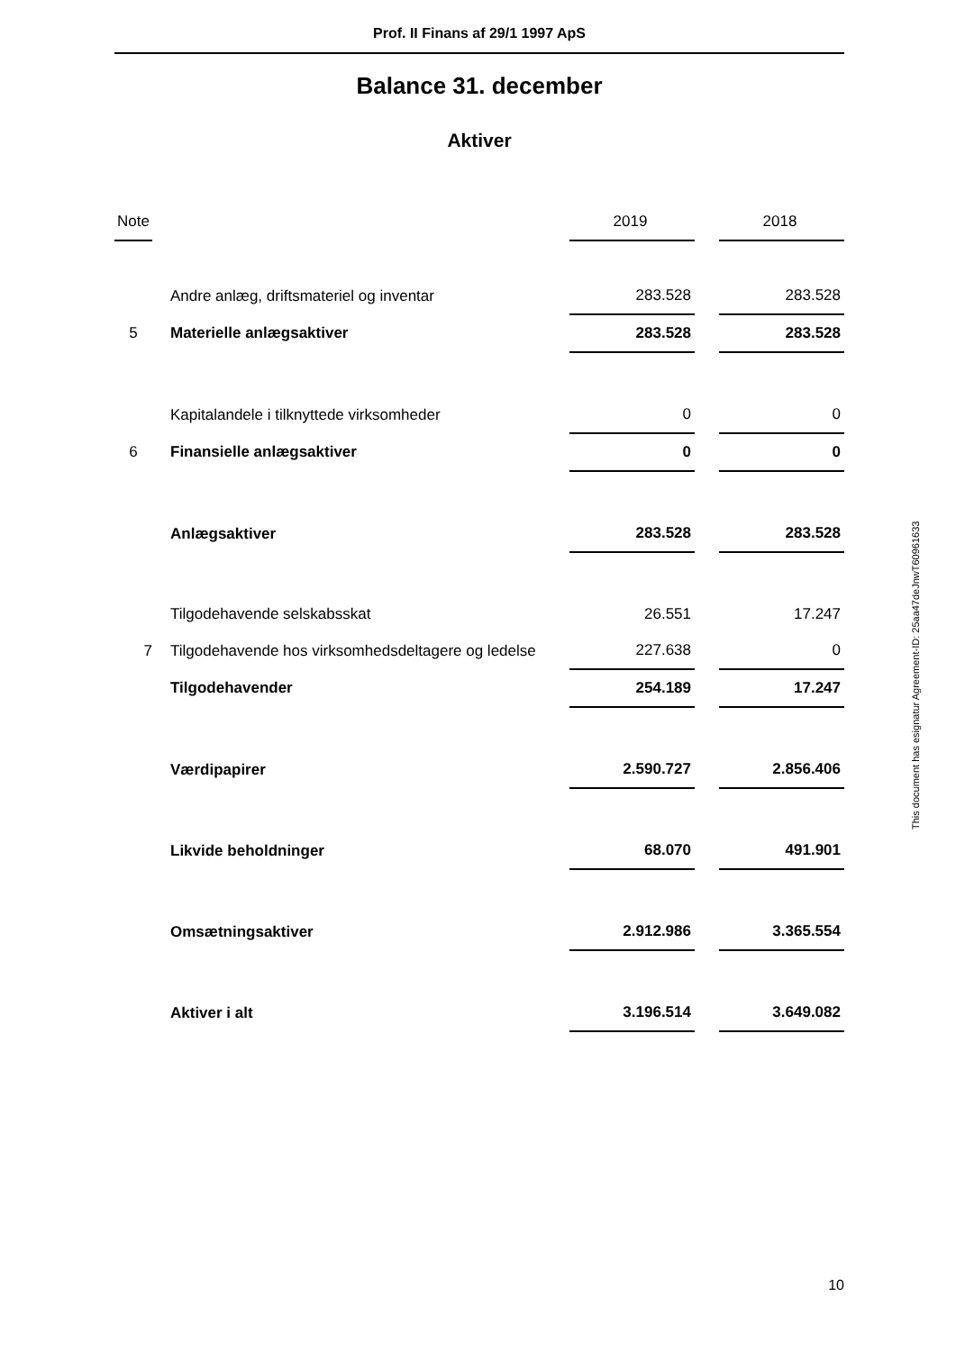Prof. II Finans af 29/1 1997 ApS
Balance 31. december
Aktiver
| Note | | 2019 | | 2018 |
| --- | --- | --- | --- | --- |
| | Andre anlæg, driftsmateriel og inventar | 283.528 | | 283.528 |
| 5 | Materielle anlægsaktiver | 283.528 | | 283.528 |
| | Kapitalandele i tilknyttede virksomheder | 0 | | 0 |
| 6 | Finansielle anlægsaktiver | 0 | | 0 |
| | Anlægsaktiver | 283.528 | | 283.528 |
| | Tilgodehavende selskabsskat | 26.551 | | 17.247 |
| 7 | Tilgodehavende hos virksomhedsdeltagere og ledelse | 227.638 | | 0 |
| | Tilgodehavender | 254.189 | | 17.247 |
| | Værdipapirer | 2.590.727 | | 2.856.406 |
| | Likvide beholdninger | 68.070 | | 491.901 |
| | Omsætningsaktiver | 2.912.986 | | 3.365.554 |
| | Aktiver i alt | 3.196.514 | | 3.649.082 |
This document has esignatur Agreement-ID: 25aa47deJnwT60961633
10